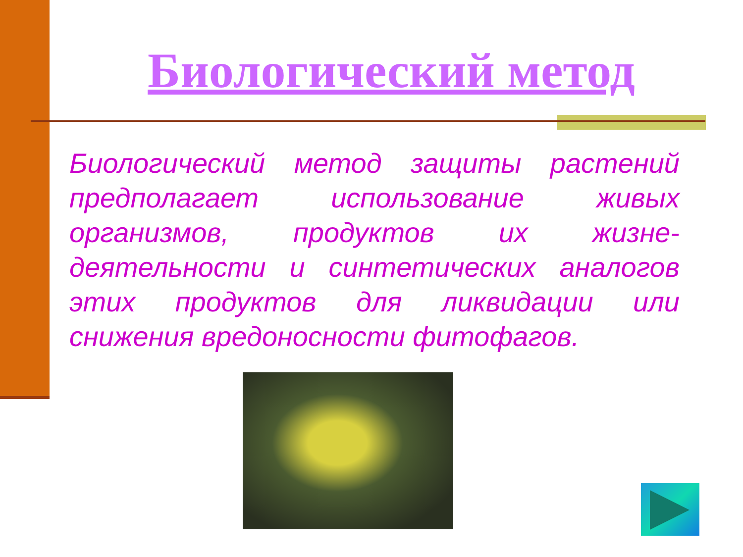Биологический метод
Биологический метод защиты растений предполагает использование живых организмов, продуктов их жизне-деятельности и синтетических аналогов этих продуктов для ликвидации или снижения вредоносности фитофагов.